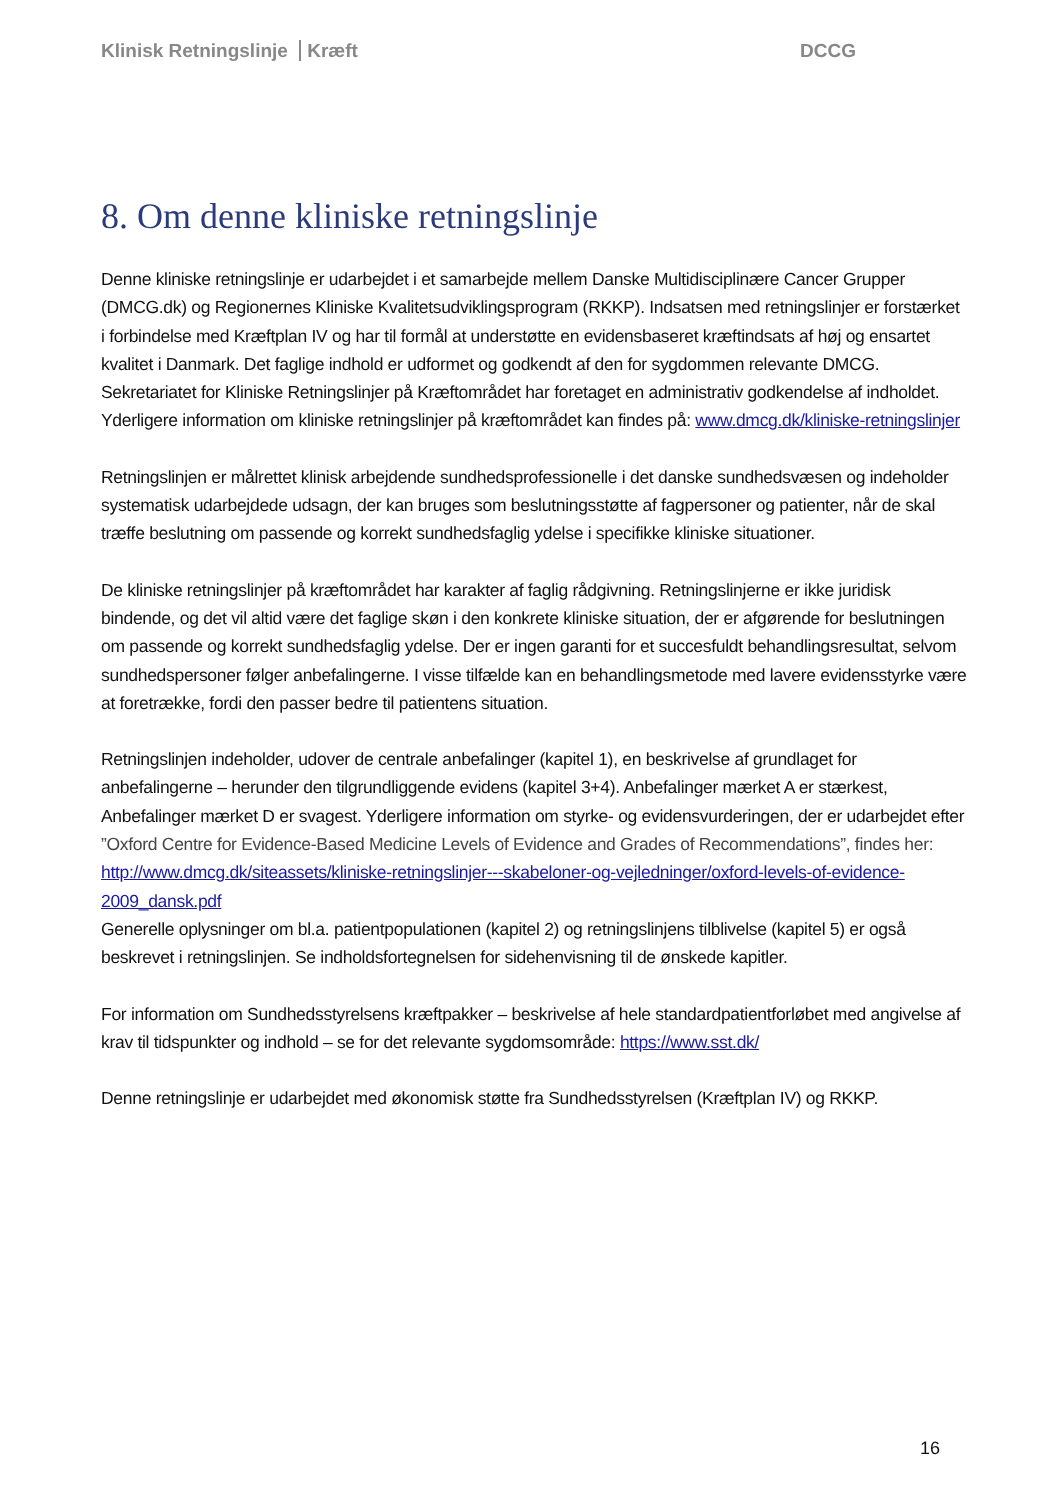Klinisk Retningslinje Kræft DCCG
8. Om denne kliniske retningslinje
Denne kliniske retningslinje er udarbejdet i et samarbejde mellem Danske Multidisciplinære Cancer Grupper (DMCG.dk) og Regionernes Kliniske Kvalitetsudviklingsprogram (RKKP). Indsatsen med retningslinjer er forstærket i forbindelse med Kræftplan IV og har til formål at understøtte en evidensbaseret kræftindsats af høj og ensartet kvalitet i Danmark. Det faglige indhold er udformet og godkendt af den for sygdommen relevante DMCG. Sekretariatet for Kliniske Retningslinjer på Kræftområdet har foretaget en administrativ godkendelse af indholdet. Yderligere information om kliniske retningslinjer på kræftområdet kan findes på: www.dmcg.dk/kliniske-retningslinjer
Retningslinjen er målrettet klinisk arbejdende sundhedsprofessionelle i det danske sundhedsvæsen og indeholder systematisk udarbejdede udsagn, der kan bruges som beslutningsstøtte af fagpersoner og patienter, når de skal træffe beslutning om passende og korrekt sundhedsfaglig ydelse i specifikke kliniske situationer.
De kliniske retningslinjer på kræftområdet har karakter af faglig rådgivning. Retningslinjerne er ikke juridisk bindende, og det vil altid være det faglige skøn i den konkrete kliniske situation, der er afgørende for beslutningen om passende og korrekt sundhedsfaglig ydelse. Der er ingen garanti for et succesfuldt behandlingsresultat, selvom sundhedspersoner følger anbefalingerne. I visse tilfælde kan en behandlingsmetode med lavere evidensstyrke være at foretrække, fordi den passer bedre til patientens situation.
Retningslinjen indeholder, udover de centrale anbefalinger (kapitel 1), en beskrivelse af grundlaget for anbefalingerne – herunder den tilgrundliggende evidens (kapitel 3+4). Anbefalinger mærket A er stærkest, Anbefalinger mærket D er svagest. Yderligere information om styrke- og evidensvurderingen, der er udarbejdet efter ”Oxford Centre for Evidence-Based Medicine Levels of Evidence and Grades of Recommendations”, findes her: http://www.dmcg.dk/siteassets/kliniske-retningslinjer---skabeloner-og-vejledninger/oxford-levels-of-evidence-2009_dansk.pdf
Generelle oplysninger om bl.a. patientpopulationen (kapitel 2) og retningslinjens tilblivelse (kapitel 5) er også beskrevet i retningslinjen. Se indholdsfortegnelsen for sidehenvisning til de ønskede kapitler.
For information om Sundhedsstyrelsens kræftpakker – beskrivelse af hele standardpatientforløbet med angivelse af krav til tidspunkter og indhold – se for det relevante sygdomsområde: https://www.sst.dk/
Denne retningslinje er udarbejdet med økonomisk støtte fra Sundhedsstyrelsen (Kræftplan IV) og RKKP.
16